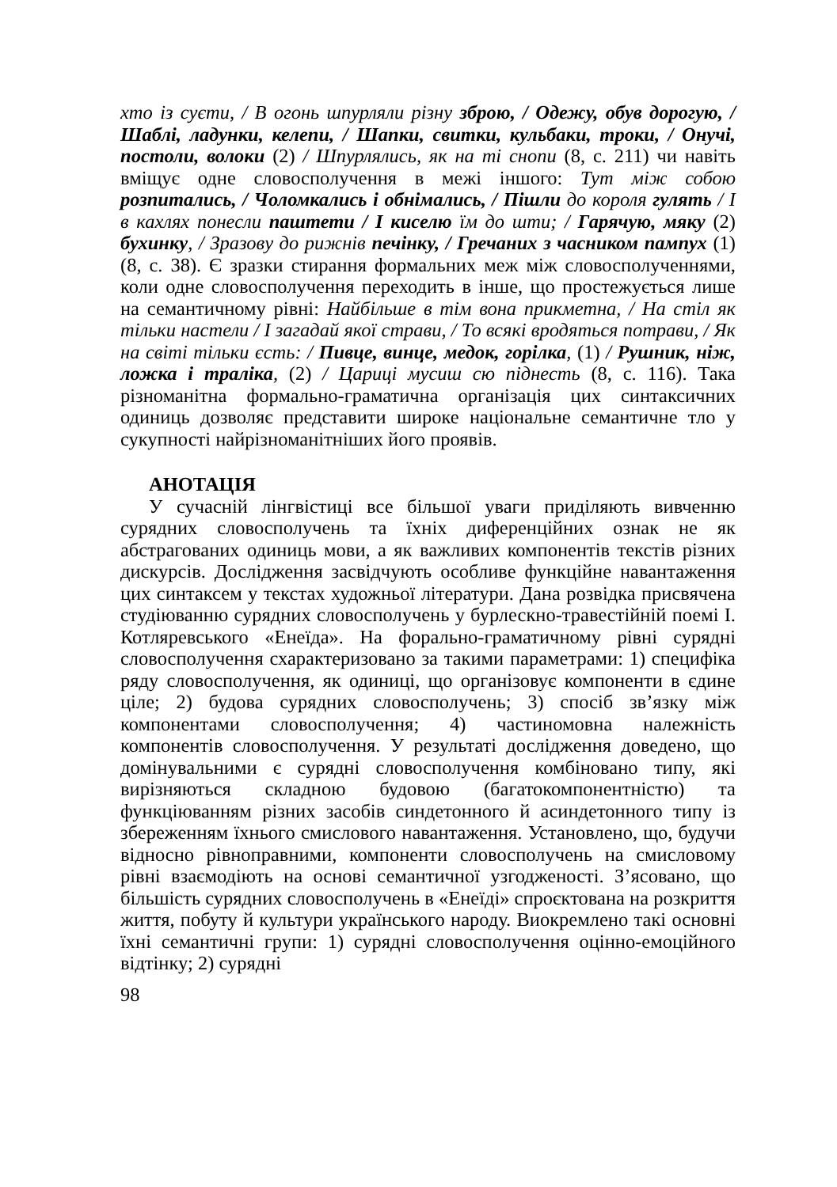хто із суєти, / В огонь шпурляли різну зброю, / Одежу, обув дорогую, / Шаблі, ладунки, келепи, / Шапки, свитки, кульбаки, троки, / Онучі, постоли, волоки (2) / Шпурлялись, як на ті снопи (8, с. 211) чи навіть вміщує одне словосполучення в межі іншого: Тут між собою розпитались, / Чоломкались і обнімались, / Пішли до короля гулять / І в кахлях понесли паштети / І киселю їм до шти; / Гарячую, мяку (2) бухинку, / Зразову до рижнів печінку, / Гречаних з часником пампух (1) (8, с. 38). Є зразки стирання формальних меж між словосполученнями, коли одне словосполучення переходить в інше, що простежується лише на семантичному рівні: Найбільше в тім вона прикметна, / На стіл як тільки настели / І загадай якої страви, / То всякі вродяться потрави, / Як на світі тільки єсть: / Пивце, винце, медок, горілка, (1) / Рушник, ніж, ложка і траліка, (2) / Цариці мусиш сю піднесть (8, с. 116). Така різноманітна формально-граматична організація цих синтаксичних одиниць дозволяє представити широке національне семантичне тло у сукупності найрізноманітніших його проявів.
АНОТАЦІЯ
У сучасній лінгвістиці все більшої уваги приділяють вивченню сурядних словосполучень та їхніх диференційних ознак не як абстрагованих одиниць мови, а як важливих компонентів текстів різних дискурсів. Дослідження засвідчують особливе функційне навантаження цих синтаксем у текстах художньої літератури. Дана розвідка присвячена студіюванню сурядних словосполучень у бурлескно-травестійній поемі І. Котляревського «Енеїда». На форально-граматичному рівні сурядні словосполучення схарактеризовано за такими параметрами: 1) специфіка ряду словосполучення, як одиниці, що організовує компоненти в єдине ціле; 2) будова сурядних словосполучень; 3) спосіб зв’язку між компонентами словосполучення; 4) частиномовна належність компонентів словосполучення. У результаті дослідження доведено, що домінувальними є сурядні словосполучення комбіновано типу, які вирізняються складною будовою (багатокомпонентністю) та функціюванням різних засобів синдетонного й асиндетонного типу із збереженням їхнього смислового навантаження. Установлено, що, будучи відносно рівноправними, компоненти словосполучень на смисловому рівні взаємодіють на основі семантичної узгодженості. З’ясовано, що більшість сурядних словосполучень в «Енеїді» спроєктована на розкриття життя, побуту й культури українського народу. Виокремлено такі основні їхні семантичні групи: 1) сурядні словосполучення оцінно-емоційного відтінку; 2) сурядні
98